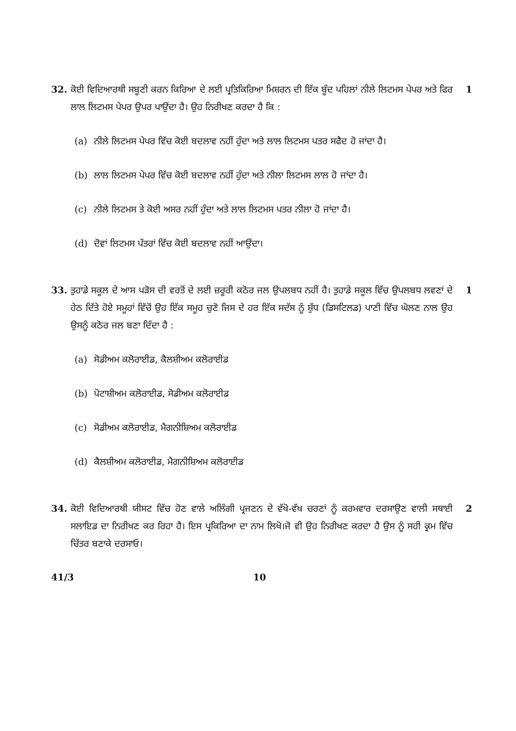32. ਕੋਈ ਵਿਦਿਆਰਥੀ ਸਬੂਣੀ ਕਰਨ ਕਿਰਿਆ ਦੇ ਲਈ ਪ੍ਰਤਿਕਿਰਿਆ ਮਿਸ਼ਰਨ ਦੀ ਇੱਕ ਬੂੰਦ ਪਹਿਲਾਂ ਨੀਲੇ ਲਿਟਮਸ ਪੇਪਰ ਅਤੇ ਫਿਰ ਲਾਲ ਲਿਟਮਸ ਪੇਪਰ ਉਪਰ ਪਾਉਂਦਾ ਹੈ। ਉਹ ਨਿਰੀਖਣ ਕਰਦਾ ਹੈ ਕਿ :
(a) ਨੀਲੇ ਲਿਟਮਸ ਪੇਪਰ ਵਿੱਚ ਕੋਈ ਬਦਲਾਵ ਨਹੀਂ ਹੁੰਦਾ ਅਤੇ ਲਾਲ ਲਿਟਮਸ ਪਤਰ ਸਫੈਦ ਹੋ ਜਾਂਦਾ ਹੈ।
(b) ਲਾਲ ਲਿਟਮਸ ਪੇਪਰ ਵਿੱਚ ਕੋਈ ਬਦਲਾਵ ਨਹੀਂ ਹੁੰਦਾ ਅਤੇ ਨੀਲਾ ਲਿਟਮਸ ਲਾਲ ਹੋ ਜਾਂਦਾ ਹੈ।
(c) ਨੀਲੇ ਲਿਟਮਸ ਤੇ ਕੋਈ ਅਸਰ ਨਹੀਂ ਹੁੰਦਾ ਅਤੇ ਲਾਲ ਲਿਟਮਸ ਪਤਰ ਨੀਲਾ ਹੋ ਜਾਂਦਾ ਹੈ।
(d) ਦੋਵਾਂ ਲਿਟਮਸ ਪੱਤਰਾਂ ਵਿੱਚ ਕੋਈ ਬਦਲਾਵ ਨਹੀਂ ਆਉਂਦਾ।
1
33. ਤੁਹਾਡੇ ਸਕੂਲ ਦੇ ਆਸ ਪੜੋਸ ਦੀ ਵਰਤੋਂ ਦੇ ਲਈ ਜ਼ਰੂਰੀ ਕਠੋਰ ਜਲ ਉਪਲਬਧ ਨਹੀਂ ਹੈ। ਤੁਹਾਡੇ ਸਕੂਲ ਵਿੱਚ ਉਪਲਬਧ ਲਵਣਾਂ ਦੇ ਹੇਠ ਦਿੱਤੇ ਹੋਏ ਸਮੂਹਾਂ ਵਿੱਚੋਂ ਉਹ ਇੱਕ ਸਮੂਹ ਚੁਣੋ ਜਿਸ ਦੇ ਹਰ ਇੱਕ ਸਦੱਸ ਨੂੰ ਸ਼ੁੱਧ (ਡਿਸਟਿਲਡ) ਪਾਣੀ ਵਿੱਚ ਘੋਲਣ ਨਾਲ ਉਹ ਉਸਨੂੰ ਕਠੋਰ ਜਲ ਬਣਾ ਦਿੰਦਾ ਹੈ :
(a) ਸੋਡੀਅਮ ਕਲੋਰਾਈਡ, ਕੈਲਸ਼ੀਅਮ ਕਲੋਰਾਈਡ
(b) ਪੋਟਾਸ਼ੀਅਮ ਕਲੋਰਾਈਡ, ਸੋਡੀਅਮ ਕਲੋਰਾਈਡ
(c) ਸੋਡੀਅਮ ਕਲੋਰਾਈਡ, ਮੈਗਨੀਸ਼ਿਅਮ ਕਲੋਰਾਈਡ
(d) ਕੈਲਸ਼ੀਅਮ ਕਲੋਰਾਈਡ, ਮੈਗਨੀਸ਼ਿਅਮ ਕਲੋਰਾਈਡ
1
34. ਕੋਈ ਵਿਦਿਆਰਥੀ ਯੀਸਟ ਵਿੱਚ ਹੋਣ ਵਾਲੇ ਅਲਿੰਗੀ ਪ੍ਰਜਣਨ ਦੇ ਵੱਖੋ-ਵੱਖ ਚਰਣਾਂ ਨੂੰ ਕਰਮਵਾਰ ਦਰਸਾਉਣ ਵਾਲੀ ਸਥਾਈ ਸਲਾਇਡ ਦਾ ਨਿਰੀਖਣ ਕਰ ਰਿਹਾ ਹੈ। ਇਸ ਪ੍ਰਕਿਰਿਆ ਦਾ ਨਾਮ ਲਿਖੋ।ਜੋ ਵੀ ਉਹ ਨਿਰੀਖਣ ਕਰਦਾ ਹੈ ਉਸ ਨੂੰ ਸਹੀ ਕ੍ਰਮ ਵਿੱਚ ਚਿੱਤਰ ਬਣਾਕੇ ਦਰਸਾਓ।
2
41/3 10